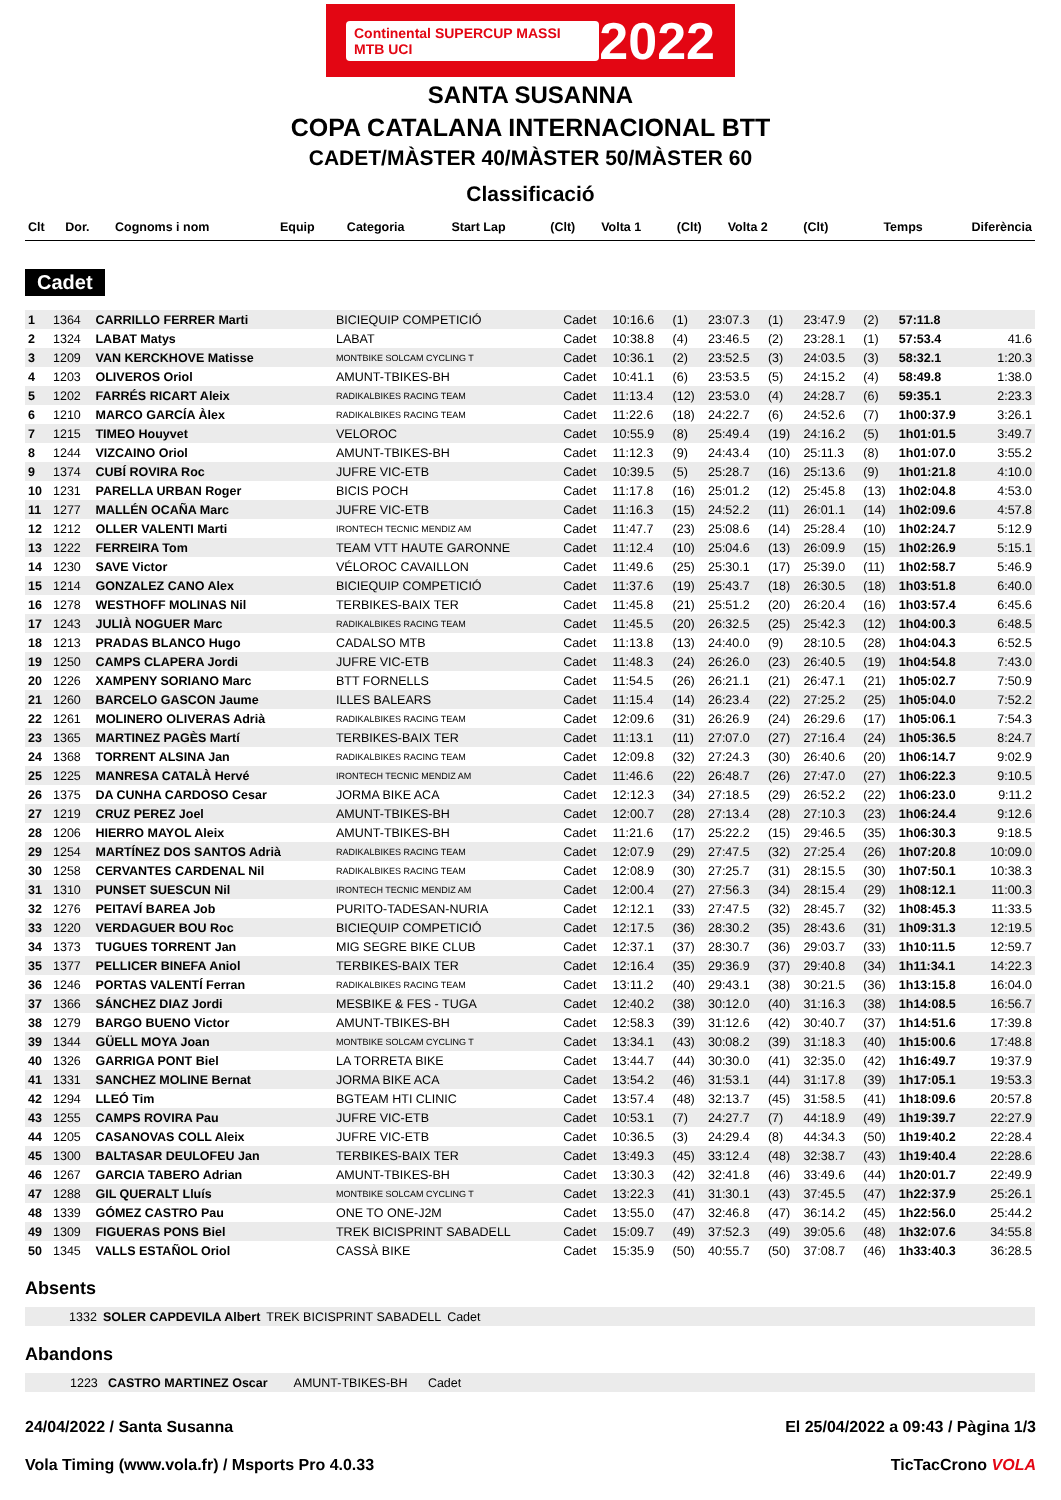Continental SUPERCUP MASSI MTB UCI 2022
SANTA SUSANNA
COPA CATALANA INTERNACIONAL BTT
CADET/MÀSTER 40/MÀSTER 50/MÀSTER 60
Classificació
| Clt | Dor. | Cognoms i nom | Equip | Categoria | Start Lap | (Clt) | Volta 1 | (Clt) | Volta 2 | (Clt) | Temps | Diferència |
| --- | --- | --- | --- | --- | --- | --- | --- | --- | --- | --- | --- | --- |
Cadet
| 1 | 1364 | CARRILLO FERRER Marti | BICIEQUIP COMPETICIÓ | Cadet | 10:16.6 | (1) | 23:07.3 | (1) | 23:47.9 | (2) | 57:11.8 | |
| 2 | 1324 | LABAT Matys | LABAT | Cadet | 10:38.8 | (4) | 23:46.5 | (2) | 23:28.1 | (1) | 57:53.4 | 41.6 |
| 3 | 1209 | VAN KERCKHOVE Matisse | MONTBIKE SOLCAM CYCLING T | Cadet | 10:36.1 | (2) | 23:52.5 | (3) | 24:03.5 | (3) | 58:32.1 | 1:20.3 |
| 4 | 1203 | OLIVEROS Oriol | AMUNT-TBIKES-BH | Cadet | 10:41.1 | (6) | 23:53.5 | (5) | 24:15.2 | (4) | 58:49.8 | 1:38.0 |
| 5 | 1202 | FARRÉS RICART Aleix | RADIKALBIKES RACING TEAM | Cadet | 11:13.4 | (12) | 23:53.0 | (4) | 24:28.7 | (6) | 59:35.1 | 2:23.3 |
| 6 | 1210 | MARCO GARCÍA Àlex | RADIKALBIKES RACING TEAM | Cadet | 11:22.6 | (18) | 24:22.7 | (6) | 24:52.6 | (7) | 1h00:37.9 | 3:26.1 |
| 7 | 1215 | TIMEO Houyvet | VELOROC | Cadet | 10:55.9 | (8) | 25:49.4 | (19) | 24:16.2 | (5) | 1h01:01.5 | 3:49.7 |
| 8 | 1244 | VIZCAINO Oriol | AMUNT-TBIKES-BH | Cadet | 11:12.3 | (9) | 24:43.4 | (10) | 25:11.3 | (8) | 1h01:07.0 | 3:55.2 |
| 9 | 1374 | CUBÍ ROVIRA Roc | JUFRE VIC-ETB | Cadet | 10:39.5 | (5) | 25:28.7 | (16) | 25:13.6 | (9) | 1h01:21.8 | 4:10.0 |
| 10 | 1231 | PARELLA URBAN Roger | BICIS POCH | Cadet | 11:17.8 | (16) | 25:01.2 | (12) | 25:45.8 | (13) | 1h02:04.8 | 4:53.0 |
| 11 | 1277 | MALLÉN OCAÑA Marc | JUFRE VIC-ETB | Cadet | 11:16.3 | (15) | 24:52.2 | (11) | 26:01.1 | (14) | 1h02:09.6 | 4:57.8 |
| 12 | 1212 | OLLER VALENTI Marti | IRONTECH TECNIC MENDIZ AM | Cadet | 11:47.7 | (23) | 25:08.6 | (14) | 25:28.4 | (10) | 1h02:24.7 | 5:12.9 |
| 13 | 1222 | FERREIRA Tom | TEAM VTT HAUTE GARONNE | Cadet | 11:12.4 | (10) | 25:04.6 | (13) | 26:09.9 | (15) | 1h02:26.9 | 5:15.1 |
| 14 | 1230 | SAVE Victor | VÉLOROC CAVAILLON | Cadet | 11:49.6 | (25) | 25:30.1 | (17) | 25:39.0 | (11) | 1h02:58.7 | 5:46.9 |
| 15 | 1214 | GONZALEZ CANO Alex | BICIEQUIP COMPETICIÓ | Cadet | 11:37.6 | (19) | 25:43.7 | (18) | 26:30.5 | (18) | 1h03:51.8 | 6:40.0 |
| 16 | 1278 | WESTHOFF MOLINAS Nil | TERBIKES-BAIX TER | Cadet | 11:45.8 | (21) | 25:51.2 | (20) | 26:20.4 | (16) | 1h03:57.4 | 6:45.6 |
| 17 | 1243 | JULIÀ NOGUER Marc | RADIKALBIKES RACING TEAM | Cadet | 11:45.5 | (20) | 26:32.5 | (25) | 25:42.3 | (12) | 1h04:00.3 | 6:48.5 |
| 18 | 1213 | PRADAS BLANCO Hugo | CADALSO MTB | Cadet | 11:13.8 | (13) | 24:40.0 | (9) | 28:10.5 | (28) | 1h04:04.3 | 6:52.5 |
| 19 | 1250 | CAMPS CLAPERA Jordi | JUFRE VIC-ETB | Cadet | 11:48.3 | (24) | 26:26.0 | (23) | 26:40.5 | (19) | 1h04:54.8 | 7:43.0 |
| 20 | 1226 | XAMPENY SORIANO Marc | BTT FORNELLS | Cadet | 11:54.5 | (26) | 26:21.1 | (21) | 26:47.1 | (21) | 1h05:02.7 | 7:50.9 |
| 21 | 1260 | BARCELO GASCON Jaume | ILLES BALEARS | Cadet | 11:15.4 | (14) | 26:23.4 | (22) | 27:25.2 | (25) | 1h05:04.0 | 7:52.2 |
| 22 | 1261 | MOLINERO OLIVERAS Adrià | RADIKALBIKES RACING TEAM | Cadet | 12:09.6 | (31) | 26:26.9 | (24) | 26:29.6 | (17) | 1h05:06.1 | 7:54.3 |
| 23 | 1365 | MARTINEZ PAGÈS Martí | TERBIKES-BAIX TER | Cadet | 11:13.1 | (11) | 27:07.0 | (27) | 27:16.4 | (24) | 1h05:36.5 | 8:24.7 |
| 24 | 1368 | TORRENT ALSINA Jan | RADIKALBIKES RACING TEAM | Cadet | 12:09.8 | (32) | 27:24.3 | (30) | 26:40.6 | (20) | 1h06:14.7 | 9:02.9 |
| 25 | 1225 | MANRESA CATALÀ Hervé | IRONTECH TECNIC MENDIZ AM | Cadet | 11:46.6 | (22) | 26:48.7 | (26) | 27:47.0 | (27) | 1h06:22.3 | 9:10.5 |
| 26 | 1375 | DA CUNHA CARDOSO Cesar | JORMA BIKE ACA | Cadet | 12:12.3 | (34) | 27:18.5 | (29) | 26:52.2 | (22) | 1h06:23.0 | 9:11.2 |
| 27 | 1219 | CRUZ PEREZ Joel | AMUNT-TBIKES-BH | Cadet | 12:00.7 | (28) | 27:13.4 | (28) | 27:10.3 | (23) | 1h06:24.4 | 9:12.6 |
| 28 | 1206 | HIERRO MAYOL Aleix | AMUNT-TBIKES-BH | Cadet | 11:21.6 | (17) | 25:22.2 | (15) | 29:46.5 | (35) | 1h06:30.3 | 9:18.5 |
| 29 | 1254 | MARTÍNEZ DOS SANTOS Adrià | RADIKALBIKES RACING TEAM | Cadet | 12:07.9 | (29) | 27:47.5 | (32) | 27:25.4 | (26) | 1h07:20.8 | 10:09.0 |
| 30 | 1258 | CERVANTES CARDENAL Nil | RADIKALBIKES RACING TEAM | Cadet | 12:08.9 | (30) | 27:25.7 | (31) | 28:15.5 | (30) | 1h07:50.1 | 10:38.3 |
| 31 | 1310 | PUNSET SUESCUN Nil | IRONTECH TECNIC MENDIZ AM | Cadet | 12:00.4 | (27) | 27:56.3 | (34) | 28:15.4 | (29) | 1h08:12.1 | 11:00.3 |
| 32 | 1276 | PEITAVÍ BAREA Job | PURITO-TADESAN-NURIA | Cadet | 12:12.1 | (33) | 27:47.5 | (32) | 28:45.7 | (32) | 1h08:45.3 | 11:33.5 |
| 33 | 1220 | VERDAGUER BOU Roc | BICIEQUIP COMPETICIÓ | Cadet | 12:17.5 | (36) | 28:30.2 | (35) | 28:43.6 | (31) | 1h09:31.3 | 12:19.5 |
| 34 | 1373 | TUGUES TORRENT Jan | MIG SEGRE BIKE CLUB | Cadet | 12:37.1 | (37) | 28:30.7 | (36) | 29:03.7 | (33) | 1h10:11.5 | 12:59.7 |
| 35 | 1377 | PELLICER BINEFA Aniol | TERBIKES-BAIX TER | Cadet | 12:16.4 | (35) | 29:36.9 | (37) | 29:40.8 | (34) | 1h11:34.1 | 14:22.3 |
| 36 | 1246 | PORTAS VALENTÍ Ferran | RADIKALBIKES RACING TEAM | Cadet | 13:11.2 | (40) | 29:43.1 | (38) | 30:21.5 | (36) | 1h13:15.8 | 16:04.0 |
| 37 | 1366 | SÁNCHEZ DIAZ Jordi | MESBIKE & FES - TUGA | Cadet | 12:40.2 | (38) | 30:12.0 | (40) | 31:16.3 | (38) | 1h14:08.5 | 16:56.7 |
| 38 | 1279 | BARGO BUENO Victor | AMUNT-TBIKES-BH | Cadet | 12:58.3 | (39) | 31:12.6 | (42) | 30:40.7 | (37) | 1h14:51.6 | 17:39.8 |
| 39 | 1344 | GÜELL MOYA Joan | MONTBIKE SOLCAM CYCLING T | Cadet | 13:34.1 | (43) | 30:08.2 | (39) | 31:18.3 | (40) | 1h15:00.6 | 17:48.8 |
| 40 | 1326 | GARRIGA PONT Biel | LA TORRETA BIKE | Cadet | 13:44.7 | (44) | 30:30.0 | (41) | 32:35.0 | (42) | 1h16:49.7 | 19:37.9 |
| 41 | 1331 | SANCHEZ MOLINE Bernat | JORMA BIKE ACA | Cadet | 13:54.2 | (46) | 31:53.1 | (44) | 31:17.8 | (39) | 1h17:05.1 | 19:53.3 |
| 42 | 1294 | LLEÓ Tim | BGTEAM HTI CLINIC | Cadet | 13:57.4 | (48) | 32:13.7 | (45) | 31:58.5 | (41) | 1h18:09.6 | 20:57.8 |
| 43 | 1255 | CAMPS ROVIRA Pau | JUFRE VIC-ETB | Cadet | 10:53.1 | (7) | 24:27.7 | (7) | 44:18.9 | (49) | 1h19:39.7 | 22:27.9 |
| 44 | 1205 | CASANOVAS COLL Aleix | JUFRE VIC-ETB | Cadet | 10:36.5 | (3) | 24:29.4 | (8) | 44:34.3 | (50) | 1h19:40.2 | 22:28.4 |
| 45 | 1300 | BALTASAR DEULOFEU Jan | TERBIKES-BAIX TER | Cadet | 13:49.3 | (45) | 33:12.4 | (48) | 32:38.7 | (43) | 1h19:40.4 | 22:28.6 |
| 46 | 1267 | GARCIA TABERO Adrian | AMUNT-TBIKES-BH | Cadet | 13:30.3 | (42) | 32:41.8 | (46) | 33:49.6 | (44) | 1h20:01.7 | 22:49.9 |
| 47 | 1288 | GIL QUERALT Lluís | MONTBIKE SOLCAM CYCLING T | Cadet | 13:22.3 | (41) | 31:30.1 | (43) | 37:45.5 | (47) | 1h22:37.9 | 25:26.1 |
| 48 | 1339 | GÓMEZ CASTRO Pau | ONE TO ONE-J2M | Cadet | 13:55.0 | (47) | 32:46.8 | (47) | 36:14.2 | (45) | 1h22:56.0 | 25:44.2 |
| 49 | 1309 | FIGUERAS PONS Biel | TREK BICISPRINT SABADELL | Cadet | 15:09.7 | (49) | 37:52.3 | (49) | 39:05.6 | (48) | 1h32:07.6 | 34:55.8 |
| 50 | 1345 | VALLS ESTAÑOL Oriol | CASSÀ BIKE | Cadet | 15:35.9 | (50) | 40:55.7 | (50) | 37:08.7 | (46) | 1h33:40.3 | 36:28.5 |
Absents
| | 1332 | SOLER CAPDEVILA Albert | TREK BICISPRINT SABADELL | Cadet | |
Abandons
| | 1223 | CASTRO MARTINEZ Oscar | AMUNT-TBIKES-BH | Cadet | |
24/04/2022 / Santa Susanna El 25/04/2022 a 09:43 / Pàgina 1/3
Vola Timing (www.vola.fr) / Msports Pro 4.0.33 TicTacCrono VOLA